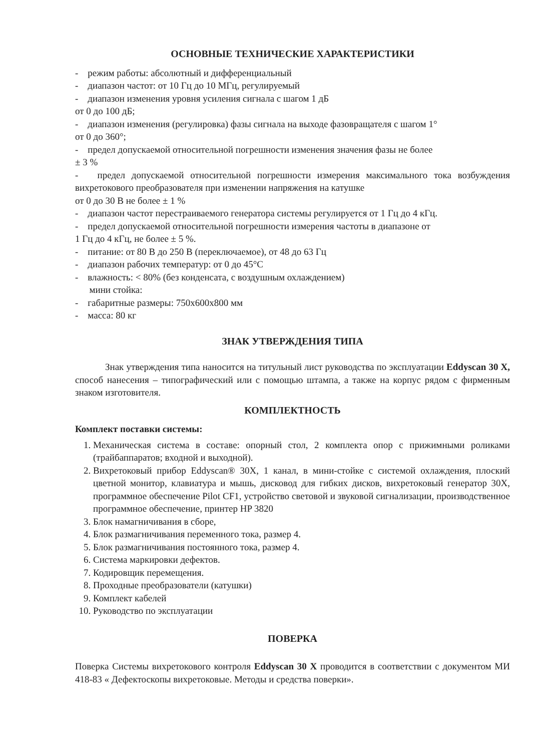ОСНОВНЫЕ ТЕХНИЧЕСКИЕ ХАРАКТЕРИСТИКИ
- режим работы: абсолютный и дифференциальный
- диапазон частот: от 10 Гц до 10 МГц, регулируемый
- диапазон изменения уровня усиления сигнала с шагом 1 дБ
от 0 до 100 дБ;
- диапазон изменения (регулировка) фазы сигнала на выходе фазовращателя с шагом 1°
от 0 до 360°;
- предел допускаемой относительной погрешности изменения значения фазы не более
± 3 %
- предел допускаемой относительной погрешности измерения максимального тока возбуждения вихретокового преобразователя при изменении напряжения на катушке
от 0 до 30 В не более ± 1 %
- диапазон частот перестраиваемого генератора системы регулируется от 1 Гц до 4 кГц.
- предел допускаемой относительной погрешности измерения частоты в диапазоне от
1 Гц до 4 кГц, не более ± 5 %.
- питание: от 80 В до 250 В (переключаемое), от 48 до 63 Гц
- диапазон рабочих температур: от 0 до 45°C
- влажность: < 80% (без конденсата, с воздушным охлаждением)
мини стойка:
- габаритные размеры: 750х600х800 мм
- масса: 80 кг
ЗНАК УТВЕРЖДЕНИЯ ТИПА
Знак утверждения типа наносится на титульный лист руководства по эксплуатации Eddyscan 30 X, способ нанесения – типографический или с помощью штампа, а также на корпус рядом с фирменным знаком изготовителя.
КОМПЛЕКТНОСТЬ
Комплект поставки системы:
1. Механическая система в составе: опорный стол, 2 комплекта опор с прижимными роликами (трайбаппаратов; входной и выходной).
2. Вихретоковый прибор Eddyscan® 30X, 1 канал, в мини-стойке с системой охлаждения, плоский цветной монитор, клавиатура и мышь, дисковод для гибких дисков, вихретоковый генератор 30X, программное обеспечение Pilot CF1, устройство световой и звуковой сигнализации, производственное программное обеспечение, принтер HP 3820
3. Блок намагничивания в сборе,
4. Блок размагничивания переменного тока, размер 4.
5. Блок размагничивания постоянного тока, размер 4.
6. Система маркировки дефектов.
7. Кодировщик перемещения.
8. Проходные преобразователи (катушки)
9. Комплект кабелей
10. Руководство по эксплуатации
ПОВЕРКА
Поверка Системы вихретокового контроля Eddyscan 30 X проводится в соответствии с документом МИ 418-83 « Дефектоскопы вихретоковые. Методы и средства поверки».